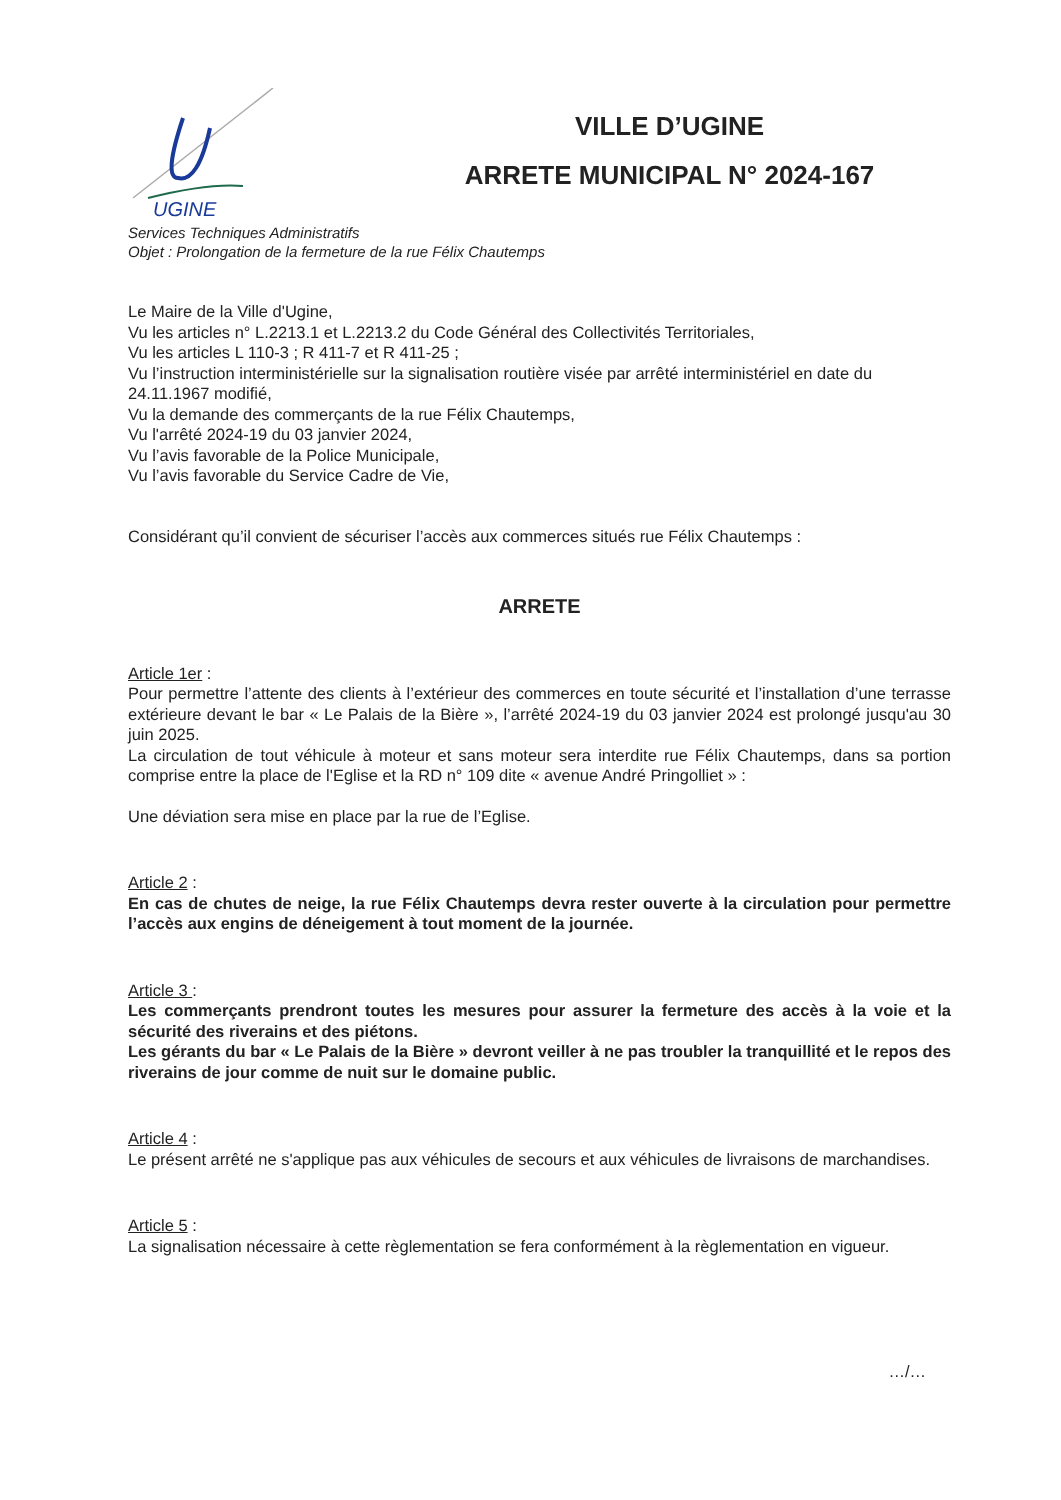UGINE
VILLE D’UGINE
ARRETE MUNICIPAL N° 2024-167
Services Techniques Administratifs
Objet : Prolongation de la fermeture de la rue Félix Chautemps
Le Maire de la Ville d'Ugine,
Vu les articles n° L.2213.1 et L.2213.2 du Code Général des Collectivités Territoriales,
Vu les articles L 110-3 ; R 411-7 et R 411-25 ;
Vu l’instruction interministérielle sur la signalisation routière visée par arrêté interministériel en date du 24.11.1967 modifié,
Vu la demande des commerçants de la rue Félix Chautemps,
Vu l'arrêté 2024-19 du 03 janvier 2024,
Vu l’avis favorable de la Police Municipale,
Vu l’avis favorable du Service Cadre de Vie,
Considérant qu’il convient de sécuriser l’accès aux commerces situés rue Félix Chautemps :
ARRETE
Article 1er :
Pour permettre l’attente des clients à l’extérieur des commerces en toute sécurité et l’installation d’une terrasse extérieure devant le bar « Le Palais de la Bière », l’arrêté 2024-19 du 03 janvier 2024 est prolongé jusqu'au 30 juin 2025.
La circulation de tout véhicule à moteur et sans moteur sera interdite rue Félix Chautemps, dans sa portion comprise entre la place de l'Eglise et la RD n° 109 dite « avenue André Pringolliet » :
Une déviation sera mise en place par la rue de l’Eglise.
Article 2 :
En cas de chutes de neige, la rue Félix Chautemps devra rester ouverte à la circulation pour permettre l’accès aux engins de déneigement à tout moment de la journée.
Article 3 :
Les commerçants prendront toutes les mesures pour assurer la fermeture des accès à la voie et la sécurité des riverains et des piétons.
Les gérants du bar « Le Palais de la Bière » devront veiller à ne pas troubler la tranquillité et le repos des riverains de jour comme de nuit sur le domaine public.
Article 4 :
Le présent arrêté ne s'applique pas aux véhicules de secours et aux véhicules de livraisons de marchandises.
Article 5 :
La signalisation nécessaire à cette règlementation se fera conformément à la règlementation en vigueur.
…/…